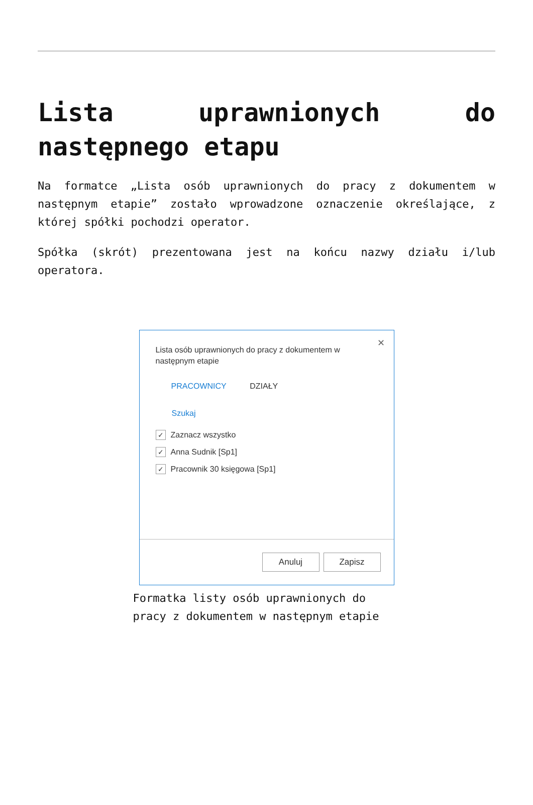Lista uprawnionych do następnego etapu
Na formatce „Lista osób uprawnionych do pracy z dokumentem w następnym etapie” zostało wprowadzone oznaczenie określające, z której spółki pochodzi operator.
Spółka (skrót) prezentowana jest na końcu nazwy działu i/lub operatora.
✕
Lista osób uprawnionych do pracy z dokumentem w
następnym etapie
PRACOWNICY DZIAŁY
Szukaj
✓
Zaznacz wszystko
✓
Anna Sudnik [Sp1]
✓
Pracownik 30 księgowa [Sp1]
Anuluj Zapisz
Formatka listy osób uprawnionych do pracy z dokumentem w następnym etapie